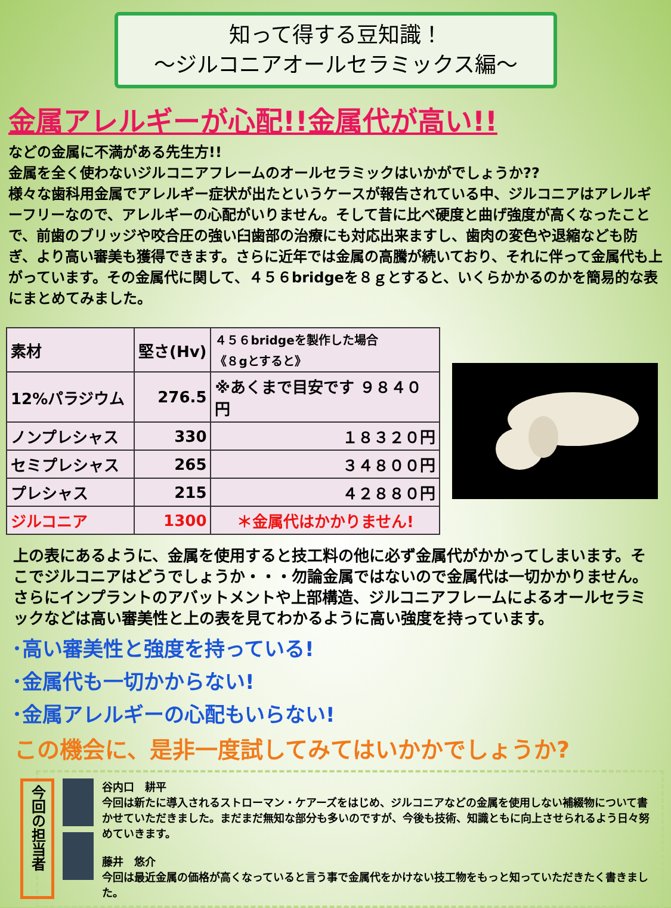知って得する豆知識！
～ジルコニアオールセラミックス編～
金属アレルギーが心配!!金属代が高い!!
などの金属に不満がある先生方!!
金属を全く使わないジルコニアフレームのオールセラミックはいかがでしょうか??
様々な歯科用金属でアレルギー症状が出たというケースが報告されている中、ジルコニアはアレルギーフリーなので、アレルギーの心配がいりません。そして昔に比べ硬度と曲げ強度が高くなったことで、前歯のブリッジや咬合圧の強い臼歯部の治療にも対応出来ますし、歯肉の変色や退縮なども防ぎ、より高い審美も獲得できます。さらに近年では金属の高騰が続いており、それに伴って金属代も上がっています。その金属代に関して、４５６bridgeを８ｇとすると、いくらかかるのかを簡易的な表にまとめてみました。
| 素材 | 堅さ(Hv) | ４５６bridgeを製作した場合 《８gとすると》 |
| --- | --- | --- |
| 12%パラジウム | 276.5 | ※あくまで目安です ９８４０円 |
| ノンプレシャス | 330 | １８３２０円 |
| セミプレシャス | 265 | ３４８００円 |
| プレシャス | 215 | ４２８８０円 |
| ジルコニア | 1300 | ＊金属代はかかりません! |
上の表にあるように、金属を使用すると技工料の他に必ず金属代がかかってしまいます。そこでジルコニアはどうでしょうか・・・勿論金属ではないので金属代は一切かかりません。さらにインプラントのアバットメントや上部構造、ジルコニアフレームによるオールセラミックなどは高い審美性と上の表を見てわかるように高い強度を持っています。
･高い審美性と強度を持っている!
･金属代も一切かからない!
･金属アレルギーの心配もいらない!
この機会に、是非一度試してみてはいかかでしょうか?
今回の担当者
谷内口　耕平
今回は新たに導入されるストローマン・ケアーズをはじめ、ジルコニアなどの金属を使用しない補綴物について書かせていただきました。まだまだ無知な部分も多いのですが、今後も技術、知識ともに向上させられるよう日々努めていきます。
藤井　悠介
今回は最近金属の価格が高くなっていると言う事で金属代をかけない技工物をもっと知っていただきたく書きました。